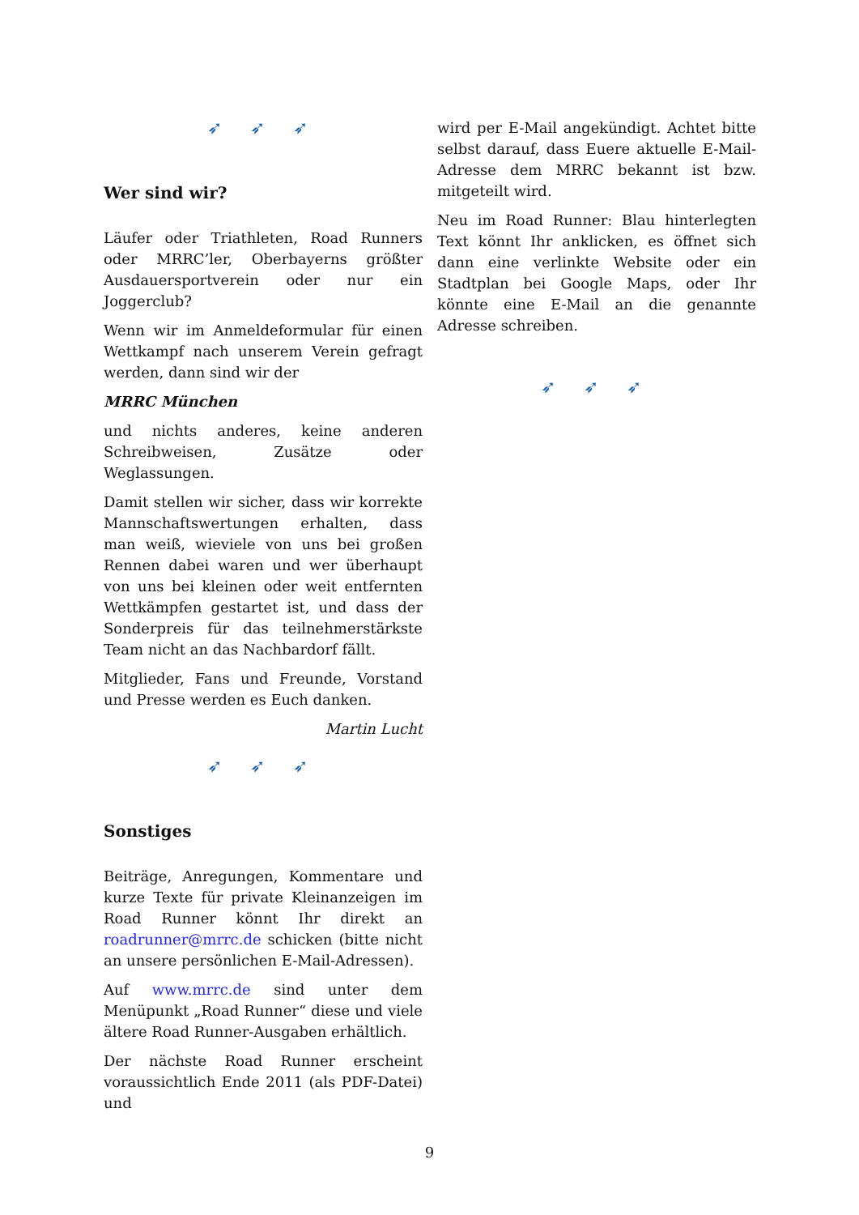➶ ➶ ➶
Wer sind wir?
Läufer oder Triathleten, Road Runners oder MRRC’ler, Oberbayerns größter Ausdauersportverein oder nur ein Joggerclub?
Wenn wir im Anmeldeformular für einen Wettkampf nach unserem Verein gefragt werden, dann sind wir der
MRRC München
und nichts anderes, keine anderen Schreibweisen, Zusätze oder Weglassungen.
Damit stellen wir sicher, dass wir korrekte Mannschaftswertungen erhalten, dass man weiß, wieviele von uns bei großen Rennen dabei waren und wer überhaupt von uns bei kleinen oder weit entfernten Wettkämpfen gestartet ist, und dass der Sonderpreis für das teilnehmerstärkste Team nicht an das Nachbardorf fällt.
Mitglieder, Fans und Freunde, Vorstand und Presse werden es Euch danken.
Martin Lucht
➶ ➶ ➶
Sonstiges
Beiträge, Anregungen, Kommentare und kurze Texte für private Kleinanzeigen im Road Runner könnt Ihr direkt an roadrunner@mrrc.de schicken (bitte nicht an unsere persönlichen E-Mail-Adressen).
Auf www.mrrc.de sind unter dem Menüpunkt „Road Runner“ diese und viele ältere Road Runner-Ausgaben erhältlich.
Der nächste Road Runner erscheint voraussichtlich Ende 2011 (als PDF-Datei) und
wird per E-Mail angekündigt. Achtet bitte selbst darauf, dass Euere aktuelle E-Mail-Adresse dem MRRC bekannt ist bzw. mitgeteilt wird.
Neu im Road Runner: Blau hinterlegten Text könnt Ihr anklicken, es öffnet sich dann eine verlinkte Website oder ein Stadtplan bei Google Maps, oder Ihr könnte eine E-Mail an die genannte Adresse schreiben.
➶ ➶ ➶
9